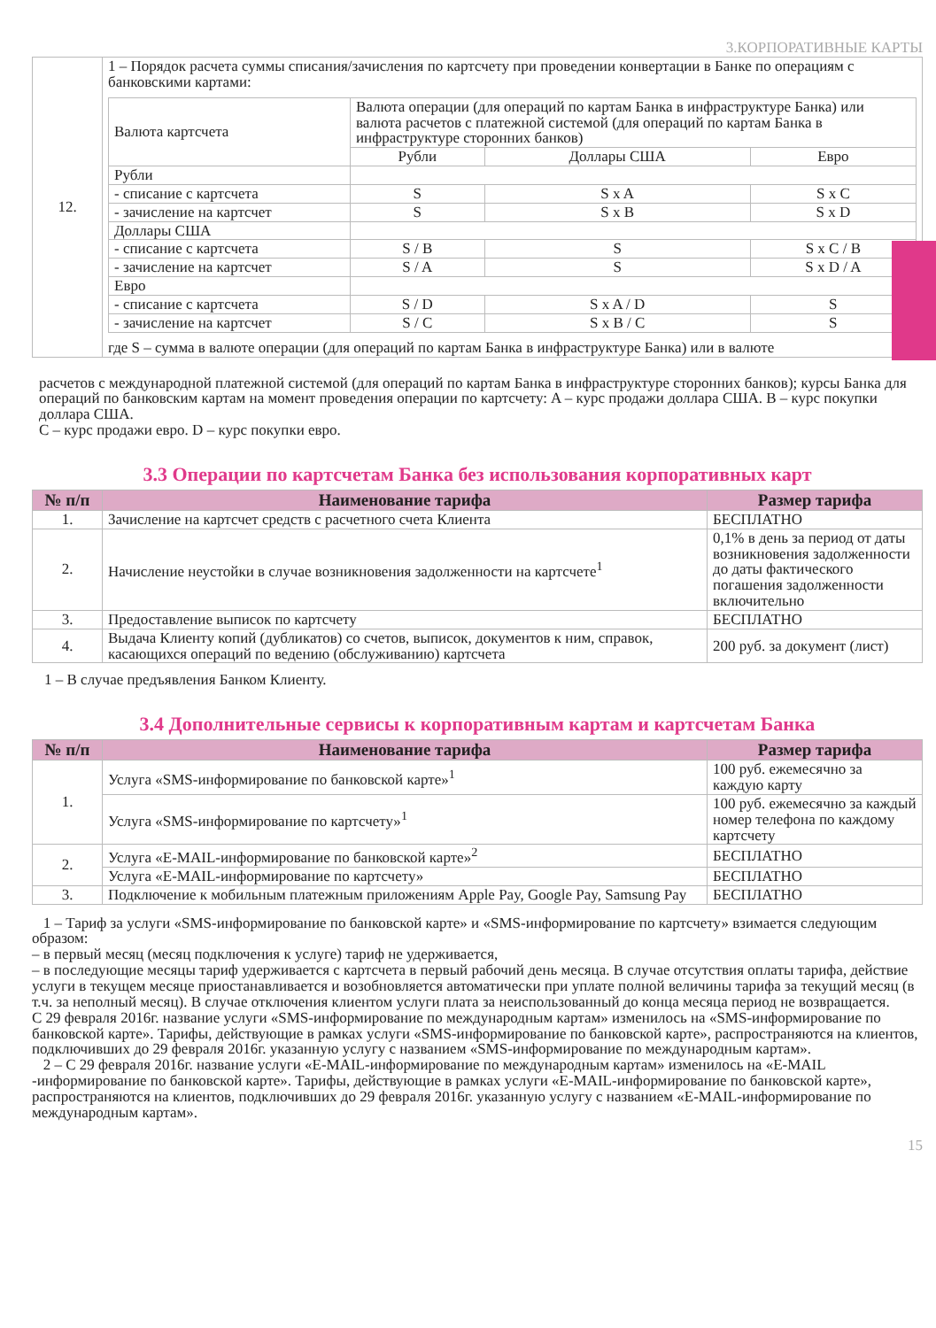3.КОРПОРАТИВНЫЕ КАРТЫ
| 12. | 1 – Порядок расчета суммы списания/зачисления по картсчету при проведении конвертации в Банке по операциям с банковскими картами: / Валюта картсчета / Валюта операции (для операций по картам Банка в инфраструктуре Банка) или валюта расчетов с платежной системой (для операций по картам Банка в инфраструктуре сторонних банков) / / / / / Рубли / Доллары США / Евро / / Рубли / / / / / - списание с картсчета / S / S x A / S x C / / - зачисление на картсчет / S / S x B / S x D / / Доллары США / / / / / - списание с картсчета / S / B / S / S x C / B / / - зачисление на картсчет / S / A / S / S x D / A / / Евро / / / / / - списание с картсчета / S / D / S x A / D / S / / - зачисление на картсчет / S / C / S x B / C / S / где S – сумма в валюте операции (для операций по картам Банка в инфраструктуре Банка) или в валюте |
расчетов с международной платежной системой (для операций по картам Банка в инфраструктуре сторонних банков); курсы Банка для операций по банковским картам на момент проведения операции по картсчету: A – курс продажи доллара США. B – курс покупки доллара США.
C – курс продажи евро. D – курс покупки евро.
3.3 Операции по картсчетам Банка без использования корпоративных карт
| № п/п | Наименование тарифа | Размер тарифа |
| --- | --- | --- |
| 1. | Зачисление на картсчет средств с расчетного счета Клиента | БЕСПЛАТНО |
| 2. | Начисление неустойки в случае возникновения задолженности на картсчете<sup>1</sup> | 0,1% в день за период от даты возникновения задолженности до даты фактического погашения задолженности включительно |
| 3. | Предоставление выписок по картсчету | БЕСПЛАТНО |
| 4. | Выдача Клиенту копий (дубликатов) со счетов, выписок, документов к ним, справок, касающихся операций по ведению (обслуживанию) картсчета | 200 руб. за документ (лист) |
1 – В случае предъявления Банком Клиенту.
3.4 Дополнительные сервисы к корпоративным картам и картсчетам Банка
| № п/п | Наименование тарифа | Размер тарифа |
| --- | --- | --- |
| 1. | Услуга «SMS-информирование по банковской карте»<sup>1</sup> | 100 руб. ежемесячно за каждую карту |
| | Услуга «SMS-информирование по картсчету»<sup>1</sup> | 100 руб. ежемесячно за каждый номер телефона по каждому картсчету |
| 2. | Услуга «E-MAIL-информирование по банковской карте»<sup>2</sup> | БЕСПЛАТНО |
| | Услуга «E-MAIL-информирование по картсчету» | БЕСПЛАТНО |
| 3. | Подключение к мобильным платежным приложениям Apple Pay, Google Pay, Samsung Pay | БЕСПЛАТНО |
1 – Тариф за услуги «SMS-информирование по банковской карте» и «SMS-информирование по картсчету» взимается следующим образом:
– в первый месяц (месяц подключения к услуге) тариф не удерживается,
– в последующие месяцы тариф удерживается с картсчета в первый рабочий день месяца. В случае отсутствия оплаты тарифа, действие услуги в текущем месяце приостанавливается и возобновляется автоматически при уплате полной величины тарифа за текущий месяц (в т.ч. за неполный месяц). В случае отключения клиентом услуги плата за неиспользованный до конца месяца период не возвращается.
С 29 февраля 2016г. название услуги «SMS-информирование по международным картам» изменилось на «SMS-информирование по банковской карте». Тарифы, действующие в рамках услуги «SMS-информирование по банковской карте», распространяются на клиентов, подключивших до 29 февраля 2016г. указанную услугу с названием «SMS-информирование по международным картам».
2 – С 29 февраля 2016г. название услуги «E-MAIL-информирование по международным картам» изменилось на «E-MAIL -информирование по банковской карте». Тарифы, действующие в рамках услуги «E-MAIL-информирование по банковской карте», распространяются на клиентов, подключивших до 29 февраля 2016г. указанную услугу с названием «E-MAIL-информирование по международным картам».
15